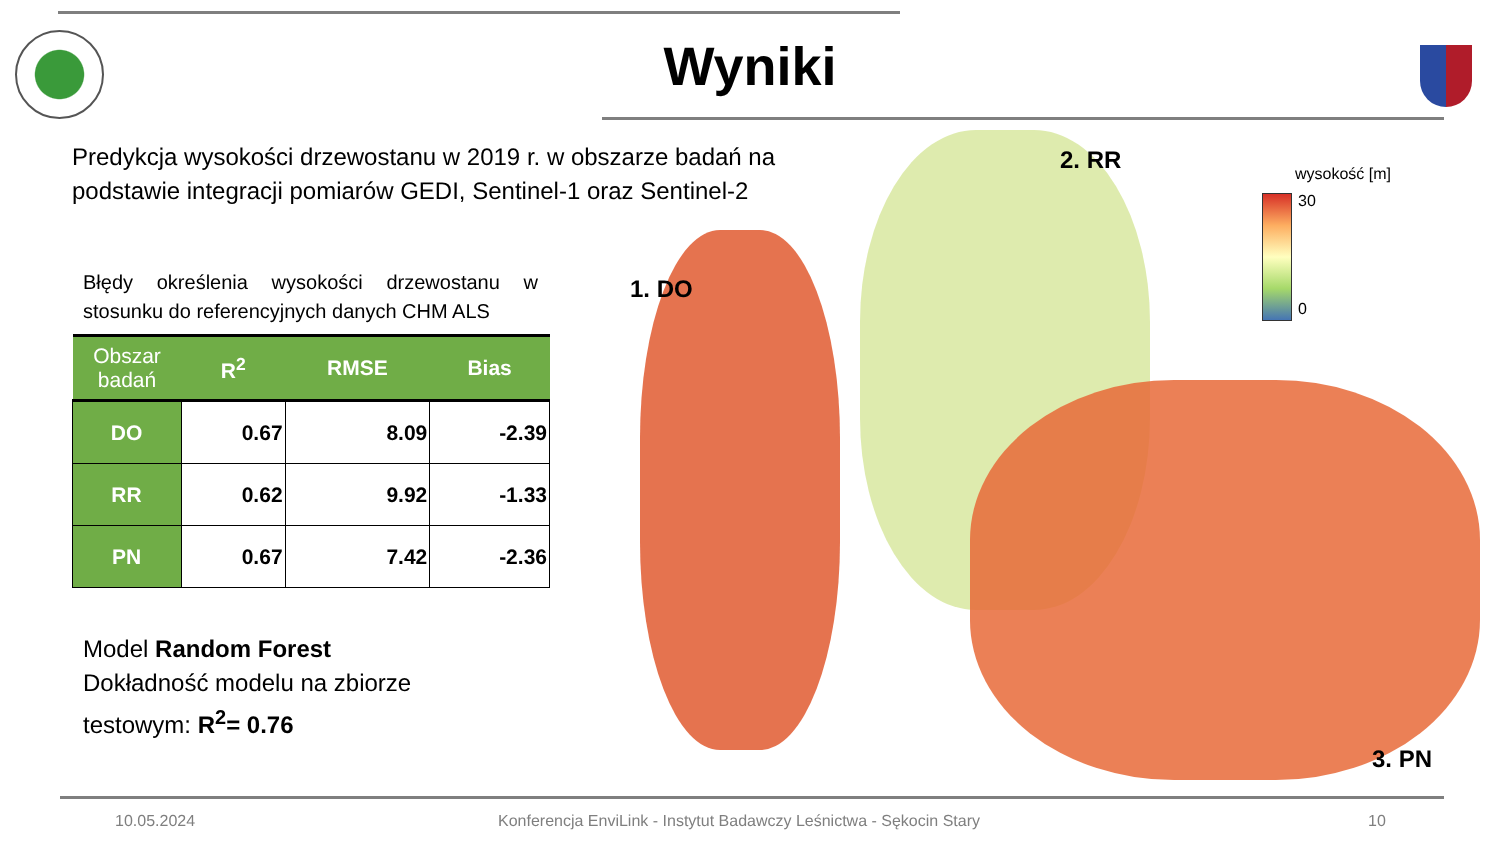Wyniki
Predykcja wysokości drzewostanu w 2019 r. w obszarze badań na podstawie integracji pomiarów GEDI, Sentinel-1 oraz Sentinel-2
Błędy określenia wysokości drzewostanu w stosunku do referencyjnych danych CHM ALS
| Obszar badań | R<sup>2</sup> | RMSE | Bias |
| --- | --- | --- | --- |
| DO | 0.67 | 8.09 | -2.39 |
| RR | 0.62 | 9.92 | -1.33 |
| PN | 0.67 | 7.42 | -2.36 |
Model Random Forest
Dokładność modelu na zbiorze
testowym: R<sup>2</sup>= 0.76
1. DO
2. RR
3. PN
wysokość [m]
30
0
10.05.2024
Konferencja EnviLink - Instytut Badawczy Leśnictwa - Sękocin Stary
10